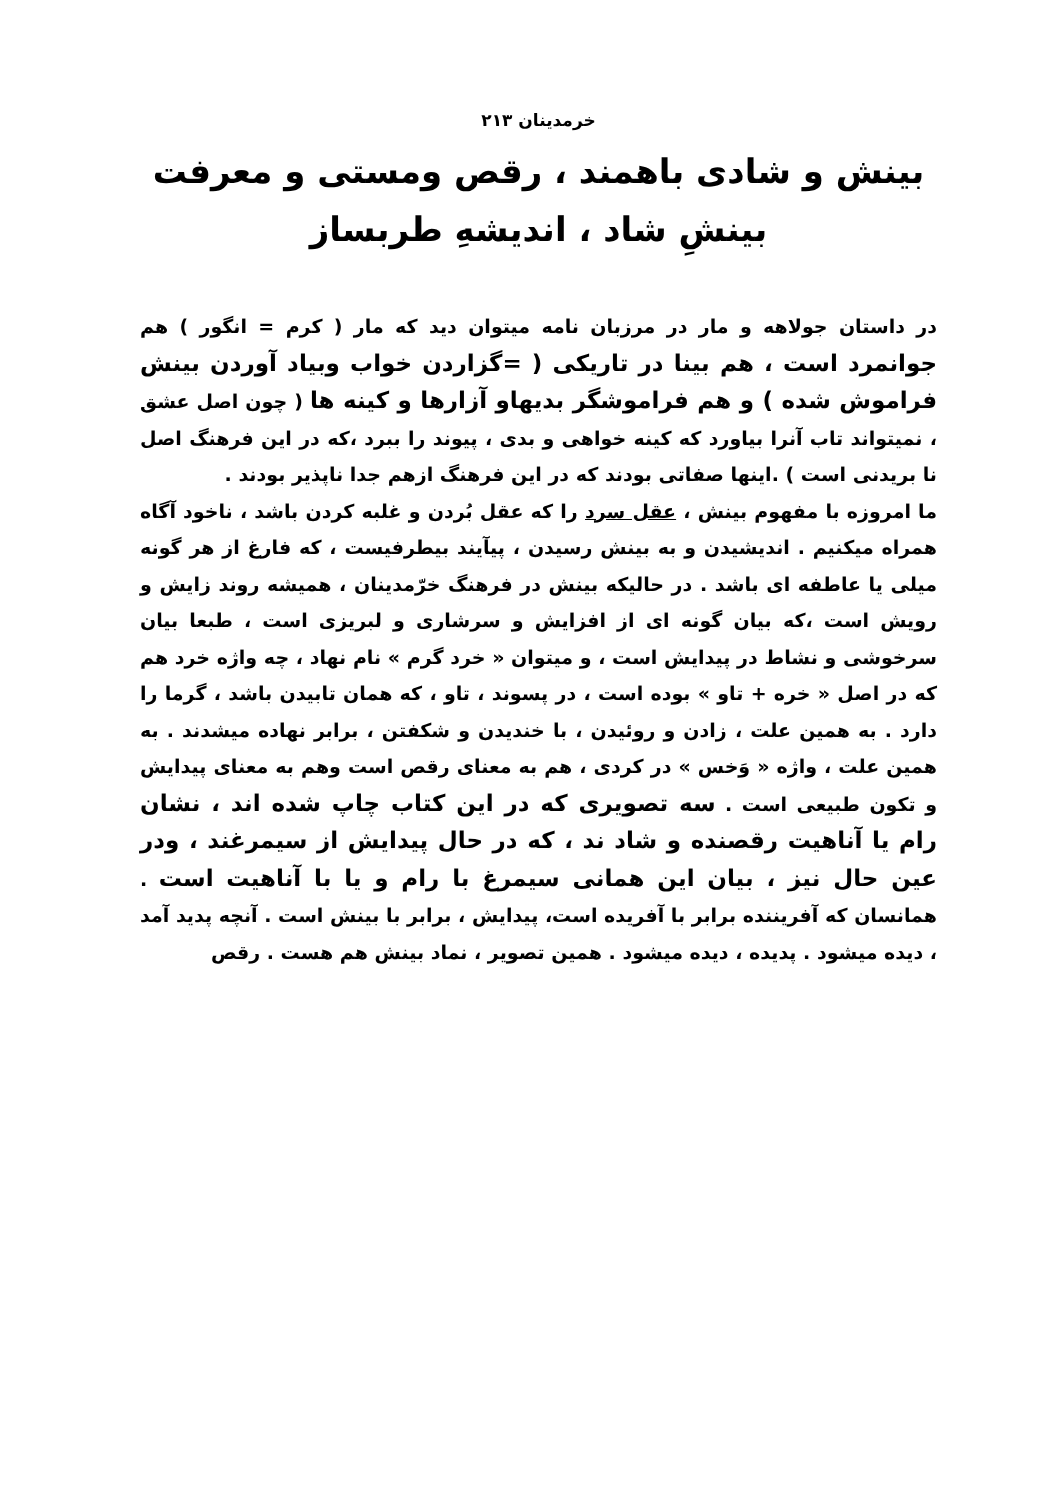خرمدینان ۲۱۳
بینش و شادی باهمند ، رقص ومستی و معرفت
بینشِ شاد ، اندیشهِ طربساز
در داستان جولاهه و مار در مرزبان نامه میتوان دید که مار ( کرم = انگور ) هم جوانمرد است ، هم بینا در تاریکی ( =گزاردن خواب وبیاد آوردن بینش فراموش شده ) و هم فراموشگر بدیهاو آزارها و کینه ها ( چون اصل عشق ، نمیتواند تاب آنرا بیاورد که کینه خواهی و بدی ، پیوند را ببرد ،که در این فرهنگ اصل نا بریدنی است ) .اینها صفاتی بودند که در این فرهنگ ازهم جدا ناپذیر بودند .
ما امروزه با مفهوم بینش ، عقل سرد را که عقل بُردن و غلبه کردن باشد ، ناخود آگاه همراه میکنیم . اندیشیدن و به بینش رسیدن ، پیآیند بیطرفیست ، که فارغ از هر گونه میلی یا عاطفه ای باشد . در حالیکه بینش در فرهنگ خرّمدینان ، همیشه روند زایش و رویش است ،که بیان گونه ای از افزایش و سرشاری و لبریزی است ، طبعا بیان سرخوشی و نشاط در پیدایش است ، و میتوان « خرد گرم » نام نهاد ، چه واژه خرد هم که در اصل « خره + تاو » بوده است ، در پسوند ، تاو ، که همان تابیدن باشد ، گرما را دارد . به همین علت ، زادن و روئیدن ، با خندیدن و شکفتن ، برابر نهاده میشدند . به همین علت ، واژه « وَخس » در کردی ، هم به معنای رقص است وهم به معنای پیدایش و تکون طبیعی است . سه تصویری که در این کتاب چاپ شده اند ، نشان رام یا آناهیت رقصنده و شاد ند ، که در حال پیدایش از سیمرغند ، ودر عین حال نیز ، بیان این همانی سیمرغ با رام و یا با آناهیت است . همانسان که آفریننده برابر با آفریده است، پیدایش ، برابر با بینش است . آنچه پدید آمد ، دیده میشود . پدیده ، دیده میشود . همین تصویر ، نماد بینش هم هست . رقص